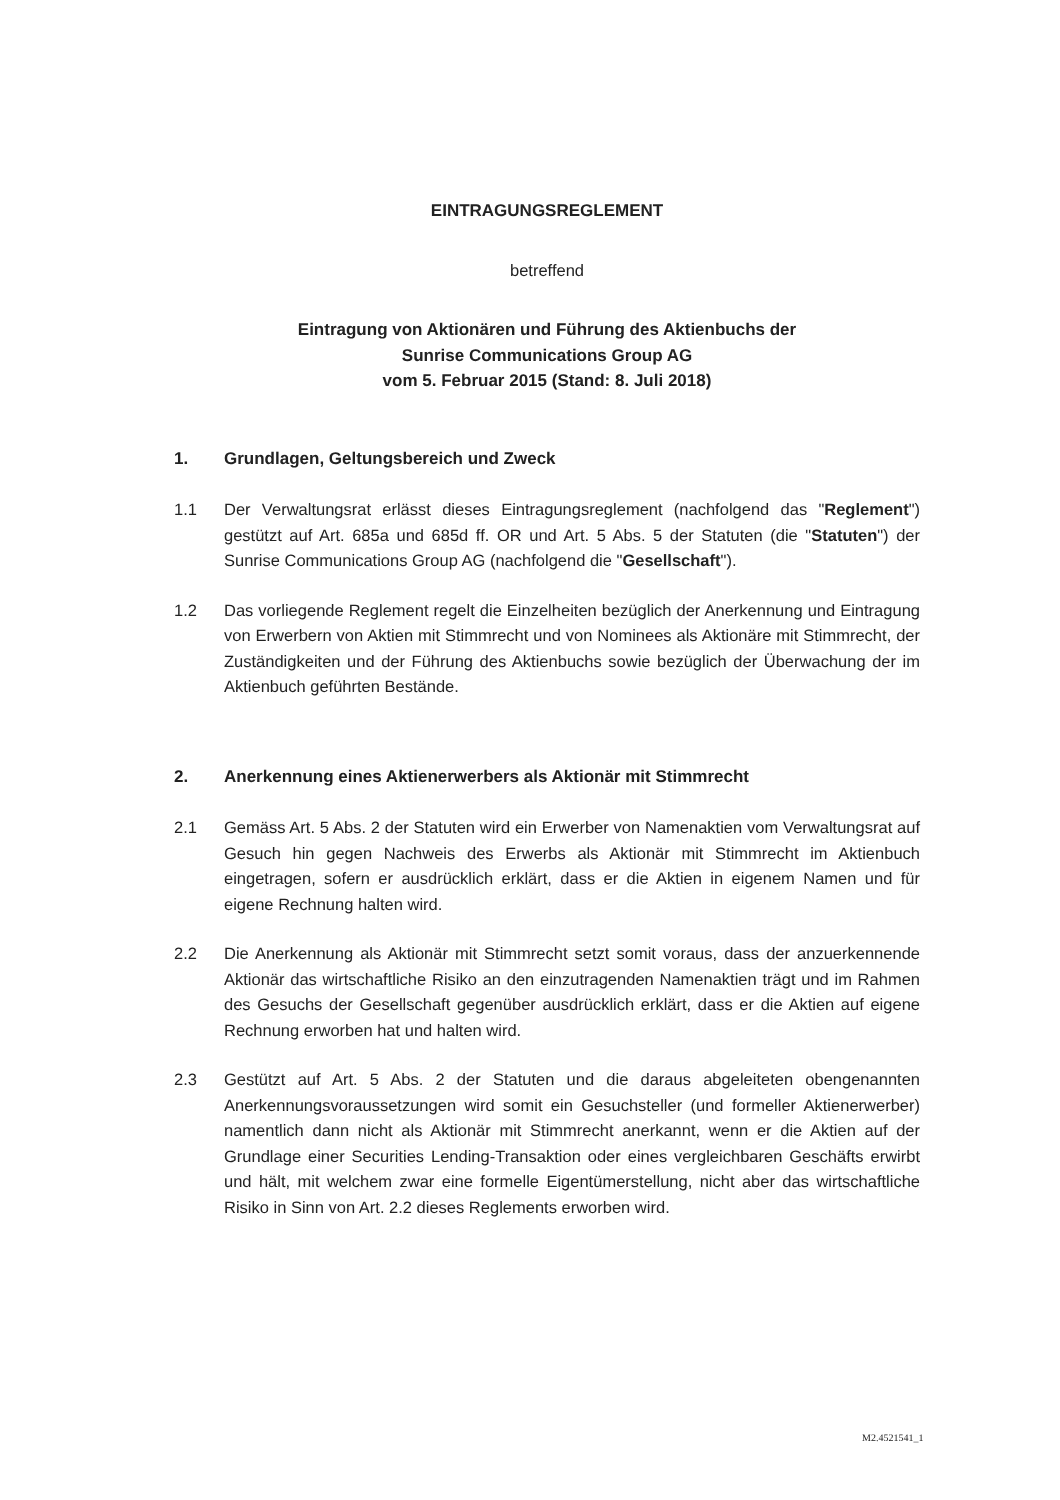EINTRAGUNGSREGLEMENT
betreffend
Eintragung von Aktionären und Führung des Aktienbuchs der
Sunrise Communications Group AG
vom 5. Februar 2015 (Stand: 8. Juli 2018)
1. Grundlagen, Geltungsbereich und Zweck
1.1 Der Verwaltungsrat erlässt dieses Eintragungsreglement (nachfolgend das "Reglement") gestützt auf Art. 685a und 685d ff. OR und Art. 5 Abs. 5 der Statuten (die "Statuten") der Sunrise Communications Group AG (nachfolgend die "Gesellschaft").
1.2 Das vorliegende Reglement regelt die Einzelheiten bezüglich der Anerkennung und Eintragung von Erwerbern von Aktien mit Stimmrecht und von Nominees als Aktionäre mit Stimmrecht, der Zuständigkeiten und der Führung des Aktienbuchs sowie bezüglich der Überwachung der im Aktienbuch geführten Bestände.
2. Anerkennung eines Aktienerwerbers als Aktionär mit Stimmrecht
2.1 Gemäss Art. 5 Abs. 2 der Statuten wird ein Erwerber von Namenaktien vom Verwaltungsrat auf Gesuch hin gegen Nachweis des Erwerbs als Aktionär mit Stimmrecht im Aktienbuch eingetragen, sofern er ausdrücklich erklärt, dass er die Aktien in eigenem Namen und für eigene Rechnung halten wird.
2.2 Die Anerkennung als Aktionär mit Stimmrecht setzt somit voraus, dass der anzuerkennende Aktionär das wirtschaftliche Risiko an den einzutragenden Namenaktien trägt und im Rahmen des Gesuchs der Gesellschaft gegenüber ausdrücklich erklärt, dass er die Aktien auf eigene Rechnung erworben hat und halten wird.
2.3 Gestützt auf Art. 5 Abs. 2 der Statuten und die daraus abgeleiteten obengenannten Anerkennungsvoraussetzungen wird somit ein Gesuchsteller (und formeller Aktienerwerber) namentlich dann nicht als Aktionär mit Stimmrecht anerkannt, wenn er die Aktien auf der Grundlage einer Securities Lending-Transaktion oder eines vergleichbaren Geschäfts erwirbt und hält, mit welchem zwar eine formelle Eigentümerstellung, nicht aber das wirtschaftliche Risiko in Sinn von Art. 2.2 dieses Reglements erworben wird.
M2.4521541_1